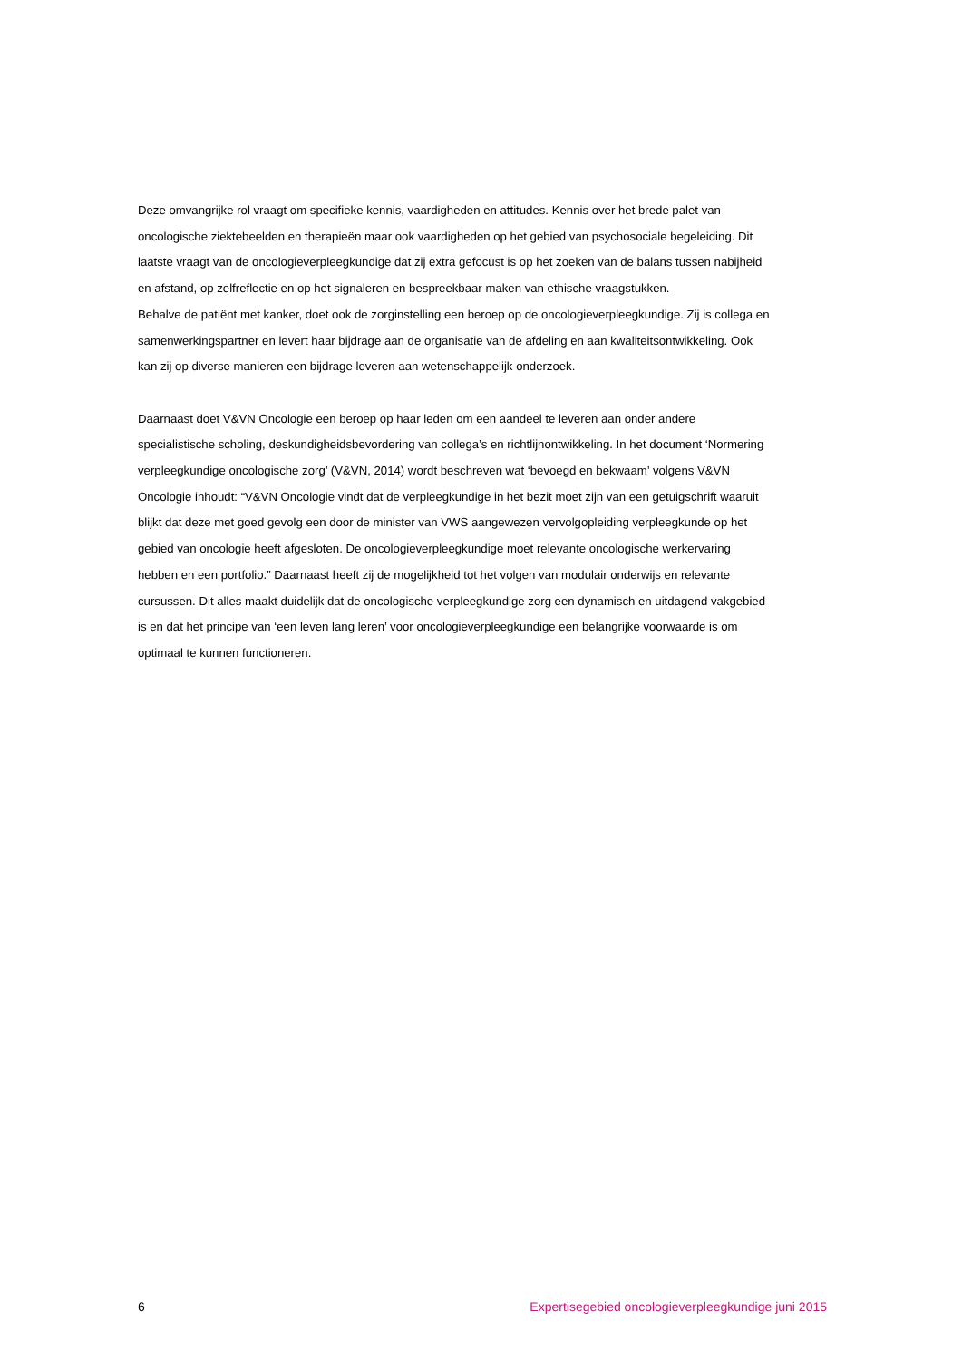Deze omvangrijke rol vraagt om specifieke kennis, vaardigheden en attitudes. Kennis over het brede palet van oncologische ziektebeelden en therapieën maar ook vaardigheden op het gebied van psychosociale begeleiding. Dit laatste vraagt van de oncologieverpleegkundige dat zij extra gefocust is op het zoeken van de balans tussen nabijheid en afstand, op zelfreflectie en op het signaleren en bespreekbaar maken van ethische vraagstukken.
Behalve de patiënt met kanker, doet ook de zorginstelling een beroep op de oncologieverpleegkundige. Zij is collega en samenwerkingspartner en levert haar bijdrage aan de organisatie van de afdeling en aan kwaliteitsontwikkeling. Ook kan zij op diverse manieren een bijdrage leveren aan wetenschappelijk onderzoek.
Daarnaast doet V&VN Oncologie een beroep op haar leden om een aandeel te leveren aan onder andere specialistische scholing, deskundigheidsbevordering van collega’s en richtlijnontwikkeling. In het document ‘Normering verpleegkundige oncologische zorg’ (V&VN, 2014) wordt beschreven wat ‘bevoegd en bekwaam’ volgens V&VN Oncologie inhoudt: “V&VN Oncologie vindt dat de verpleegkundige in het bezit moet zijn van een getuigschrift waaruit blijkt dat deze met goed gevolg een door de minister van VWS aangewezen vervolgopleiding verpleegkunde op het gebied van oncologie heeft afgesloten. De oncologieverpleegkundige moet relevante oncologische werkervaring hebben en een portfolio.” Daarnaast heeft zij de mogelijkheid tot het volgen van modulair onderwijs en relevante cursussen. Dit alles maakt duidelijk dat de oncologische verpleegkundige zorg een dynamisch en uitdagend vakgebied is en dat het principe van ‘een leven lang leren’ voor oncologieverpleegkundige een belangrijke voorwaarde is om optimaal te kunnen functioneren.
6 Expertisegebied oncologieverpleegkundige juni 2015